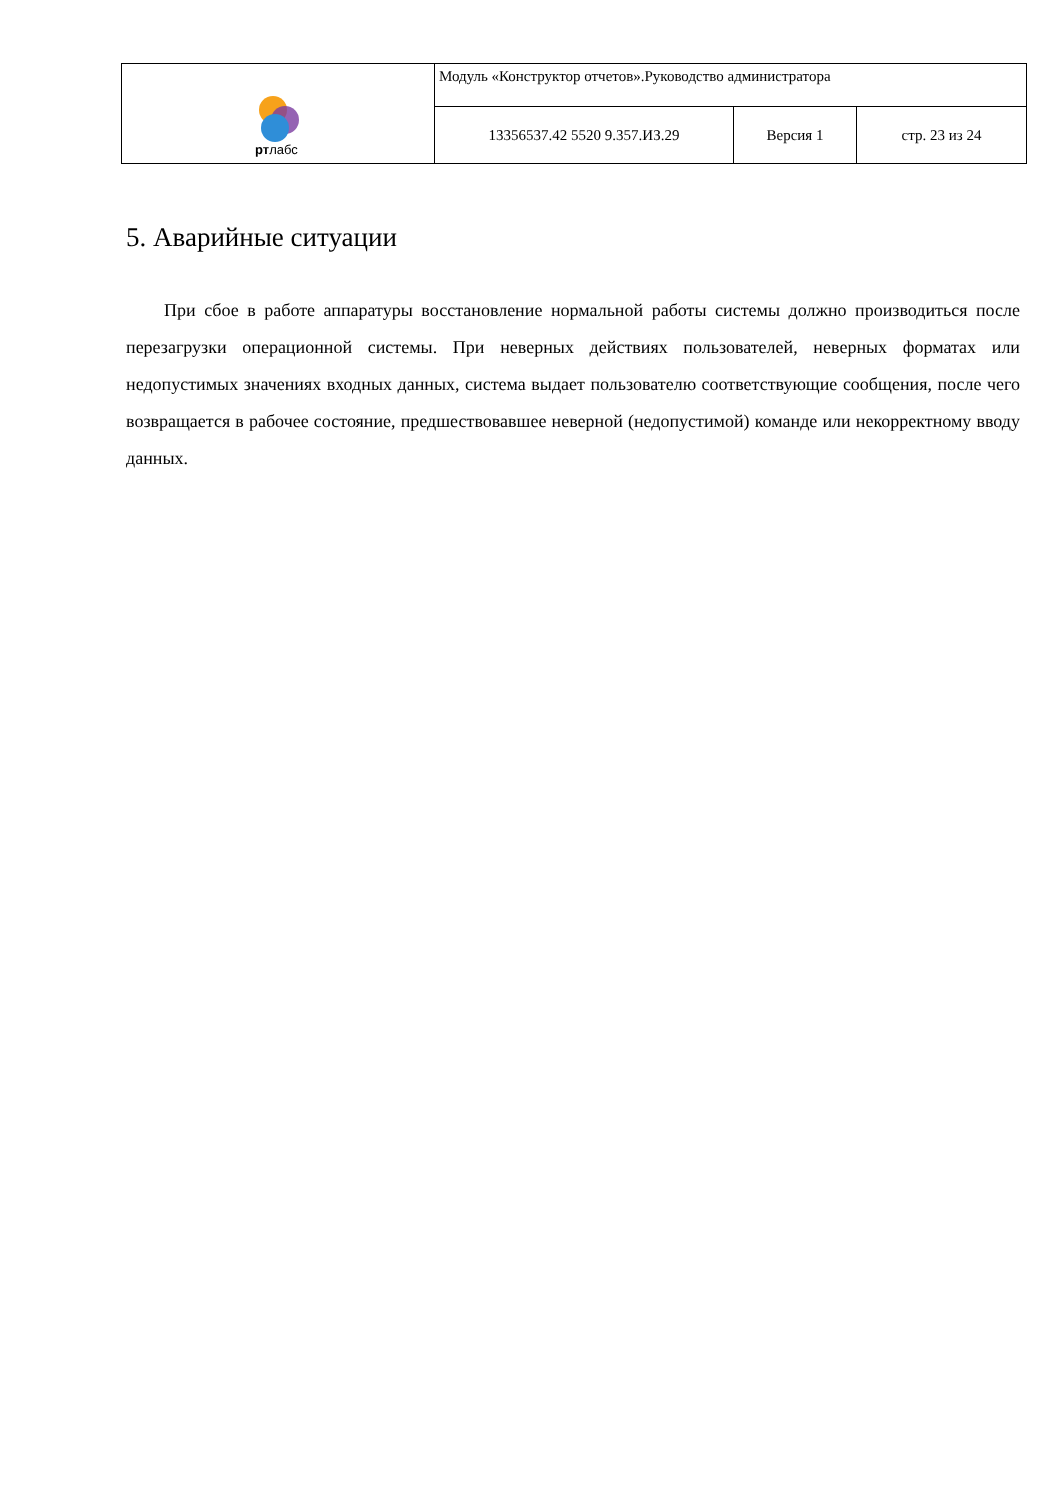| рт лабс | Модуль «Конструктор отчетов».Руководство администратора | | |
| | 13356537.42 5520 9.357.ИЗ.29 | Версия 1 | стр. 23 из 24 |
5. Аварийные ситуации
При сбое в работе аппаратуры восстановление нормальной работы системы должно производиться после перезагрузки операционной системы. При неверных действиях пользователей, неверных форматах или недопустимых значениях входных данных, система выдает пользователю соответствующие сообщения, после чего возвращается в рабочее состояние, предшествовавшее неверной (недопустимой) команде или некорректному вводу данных.